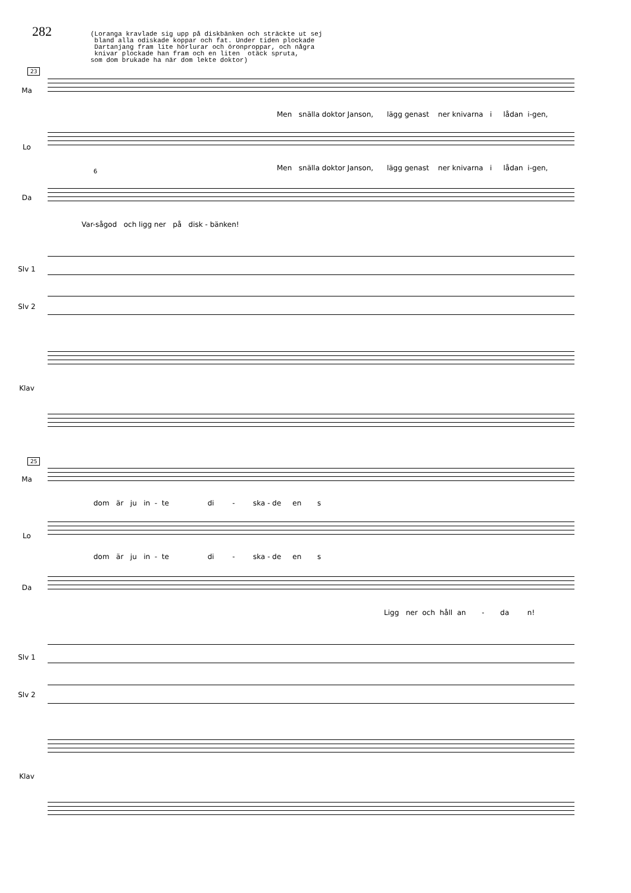282
(Loranga kravlade sig upp på diskbänken och sträckte ut sej bland alla odiskade koppar och fat. Under tiden plockade Dartanjang fram lite hörlurar och öronproppar, och några knivar plockade han fram och en liten otäck spruta, som dom brukade ha när dom lekte doktor)
23
Ma
Men snälla doktor Janson, lägg genast ner knivarna i lådan i-gen,
Lo
Men snälla doktor Janson, lägg genast ner knivarna i lådan i-gen,
6
Da
Var-sågod och ligg ner på disk - bänken!
Slv 1
Slv 2
Klav
25
Ma
dom är ju in - te di - ska - de en s
Lo
dom är ju in - te di - ska - de en s
Da
Ligg ner och håll an - da n!
Slv 1
Slv 2
Klav